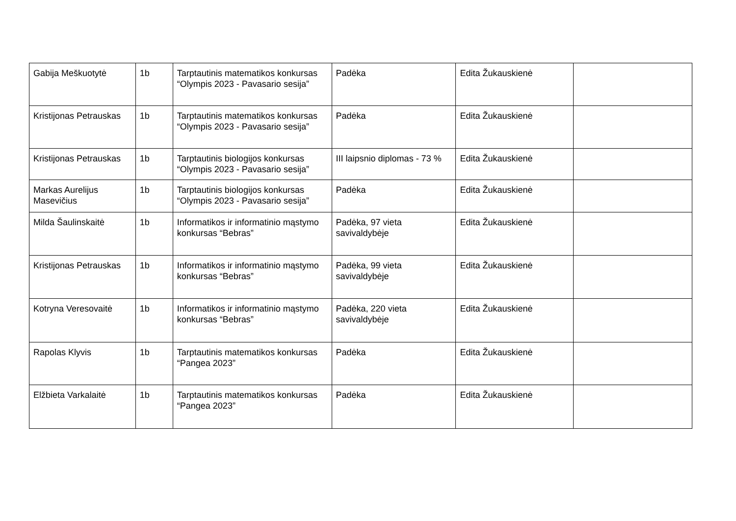| Gabija Meškuotytė | 1b | Tarptautinis matematikos konkursas “Olympis 2023 - Pavasario sesija” | Padėka | Edita Žukauskienė | |
| Kristijonas Petrauskas | 1b | Tarptautinis matematikos konkursas “Olympis 2023 - Pavasario sesija” | Padėka | Edita Žukauskienė | |
| Kristijonas Petrauskas | 1b | Tarptautinis biologijos konkursas “Olympis 2023 - Pavasario sesija” | III laipsnio diplomas - 73 % | Edita Žukauskienė | |
| Markas Aurelijus Masevičius | 1b | Tarptautinis biologijos konkursas “Olympis 2023 - Pavasario sesija” | Padėka | Edita Žukauskienė | |
| Milda Šaulinskaitė | 1b | Informatikos ir informatinio mąstymo konkursas “Bebras” | Padėka, 97 vieta savivaldybėje | Edita Žukauskienė | |
| Kristijonas Petrauskas | 1b | Informatikos ir informatinio mąstymo konkursas “Bebras” | Padėka, 99 vieta savivaldybėje | Edita Žukauskienė | |
| Kotryna Veresovaitė | 1b | Informatikos ir informatinio mąstymo konkursas “Bebras” | Padėka, 220 vieta savivaldybėje | Edita Žukauskienė | |
| Rapolas Klyvis | 1b | Tarptautinis matematikos konkursas “Pangea 2023” | Padėka | Edita Žukauskienė | |
| Elžbieta Varkalaitė | 1b | Tarptautinis matematikos konkursas “Pangea 2023” | Padėka | Edita Žukauskienė | |